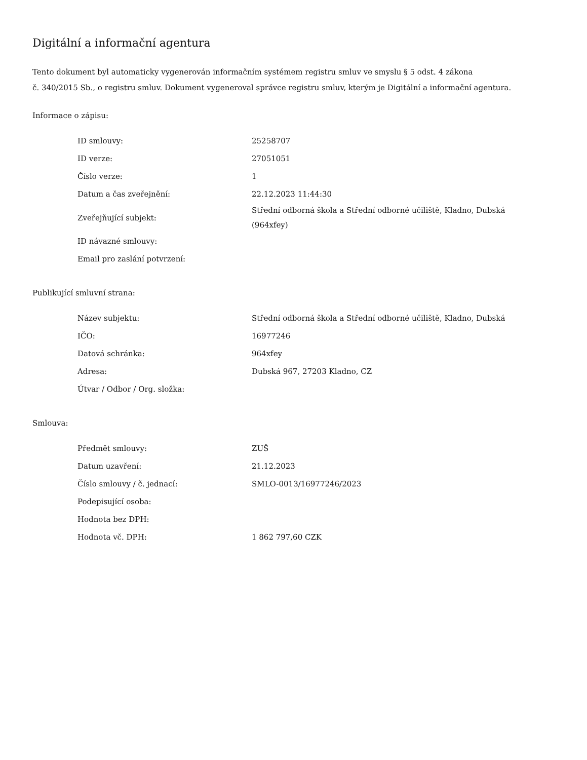Digitální a informační agentura
Tento dokument byl automaticky vygenerován informačním systémem registru smluv ve smyslu § 5 odst. 4 zákona
č. 340/2015 Sb., o registru smluv. Dokument vygeneroval správce registru smluv, kterým je Digitální a informační agentura.
Informace o zápisu:
| ID smlouvy: | 25258707 |
| ID verze: | 27051051 |
| Číslo verze: | 1 |
| Datum a čas zveřejnění: | 22.12.2023 11:44:30 |
| Zveřejňující subjekt: | Střední odborná škola a Střední odborné učiliště, Kladno, Dubská (964xfey) |
| ID návazné smlouvy: | |
| Email pro zaslání potvrzení: | |
Publikující smluvní strana:
| Název subjektu: | Střední odborná škola a Střední odborné učiliště, Kladno, Dubská |
| IČO: | 16977246 |
| Datová schránka: | 964xfey |
| Adresa: | Dubská 967, 27203 Kladno, CZ |
| Útvar / Odbor / Org. složka: | |
Smlouva:
| Předmět smlouvy: | ZUŠ |
| Datum uzavření: | 21.12.2023 |
| Číslo smlouvy / č. jednací: | SMLO-0013/16977246/2023 |
| Podepisující osoba: | |
| Hodnota bez DPH: | |
| Hodnota vč. DPH: | 1 862 797,60 CZK |